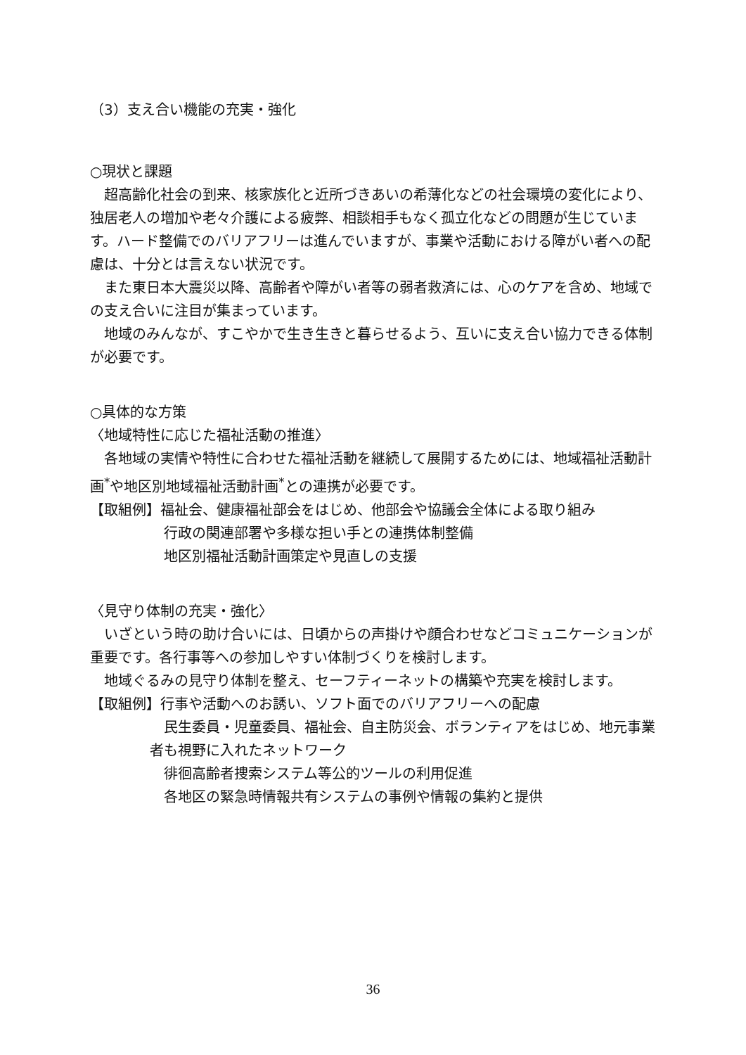（3）支え合い機能の充実・強化
○現状と課題
超高齢化社会の到来、核家族化と近所づきあいの希薄化などの社会環境の変化により、独居老人の増加や老々介護による疲弊、相談相手もなく孤立化などの問題が生じています。ハード整備でのバリアフリーは進んでいますが、事業や活動における障がい者への配慮は、十分とは言えない状況です。
また東日本大震災以降、高齢者や障がい者等の弱者救済には、心のケアを含め、地域での支え合いに注目が集まっています。
地域のみんなが、すこやかで生き生きと暮らせるよう、互いに支え合い協力できる体制が必要です。
○具体的な方策
〈地域特性に応じた福祉活動の推進〉
各地域の実情や特性に合わせた福祉活動を継続して展開するためには、地域福祉活動計画<sup>*</sup>や地区別地域福祉活動計画<sup>*</sup>との連携が必要です。
【取組例】福祉会、健康福祉部会をはじめ、他部会や協議会全体による取り組み
行政の関連部署や多様な担い手との連携体制整備
地区別福祉活動計画策定や見直しの支援
〈見守り体制の充実・強化〉
いざという時の助け合いには、日頃からの声掛けや顔合わせなどコミュニケーションが重要です。各行事等への参加しやすい体制づくりを検討します。
地域ぐるみの見守り体制を整え、セーフティーネットの構築や充実を検討します。
【取組例】行事や活動へのお誘い、ソフト面でのバリアフリーへの配慮
民生委員・児童委員、福祉会、自主防災会、ボランティアをはじめ、地元事業者も視野に入れたネットワーク
徘徊高齢者捜索システム等公的ツールの利用促進
各地区の緊急時情報共有システムの事例や情報の集約と提供
36